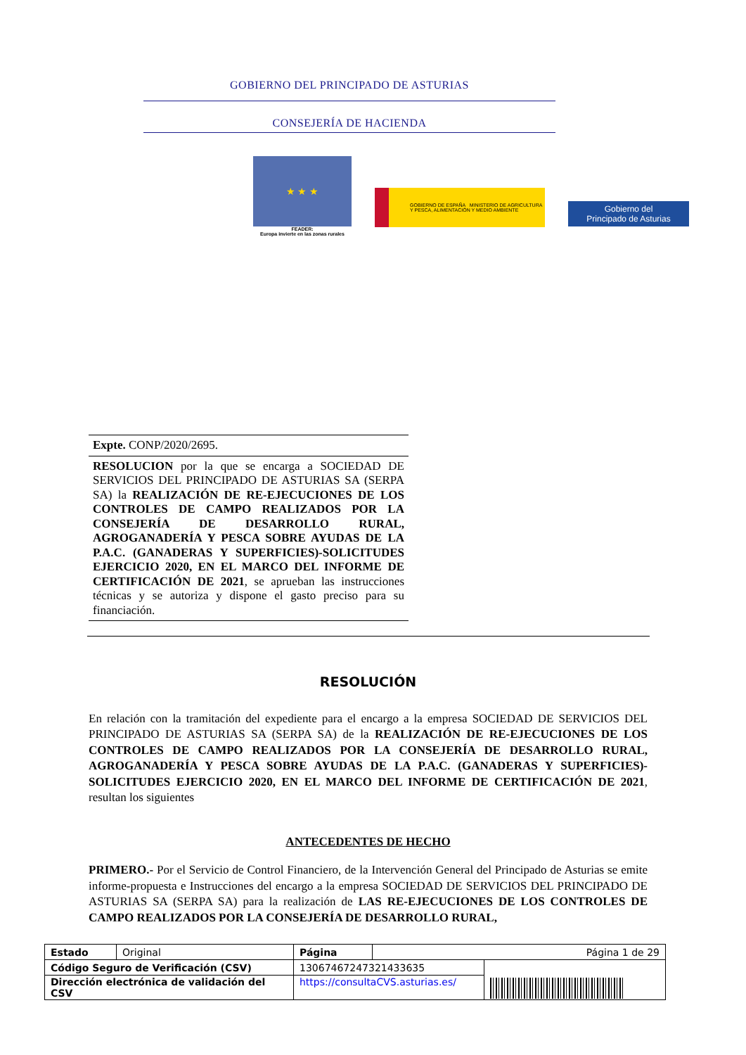GOBIERNO DEL PRINCIPADO DE ASTURIAS
CONSEJERÍA DE HACIENDA
★ ★ ★
FEADER:
Europa invierte en las zonas rurales
GOBIERNO DE ESPAÑA MINISTERIO DE AGRICULTURA Y PESCA, ALIMENTACIÓN Y MEDIO AMBIENTE
Gobierno del
Principado de Asturias
Expte. CONP/2020/2695.
RESOLUCION por la que se encarga a SOCIEDAD DE SERVICIOS DEL PRINCIPADO DE ASTURIAS SA (SERPA SA) la REALIZACIÓN DE RE-EJECUCIONES DE LOS CONTROLES DE CAMPO REALIZADOS POR LA CONSEJERÍA DE DESARROLLO RURAL, AGROGANADERÍA Y PESCA SOBRE AYUDAS DE LA P.A.C. (GANADERAS Y SUPERFICIES)-SOLICITUDES EJERCICIO 2020, EN EL MARCO DEL INFORME DE CERTIFICACIÓN DE 2021, se aprueban las instrucciones técnicas y se autoriza y dispone el gasto preciso para su financiación.
RESOLUCIÓN
En relación con la tramitación del expediente para el encargo a la empresa SOCIEDAD DE SERVICIOS DEL PRINCIPADO DE ASTURIAS SA (SERPA SA) de la REALIZACIÓN DE RE-EJECUCIONES DE LOS CONTROLES DE CAMPO REALIZADOS POR LA CONSEJERÍA DE DESARROLLO RURAL, AGROGANADERÍA Y PESCA SOBRE AYUDAS DE LA P.A.C. (GANADERAS Y SUPERFICIES)-SOLICITUDES EJERCICIO 2020, EN EL MARCO DEL INFORME DE CERTIFICACIÓN DE 2021, resultan los siguientes
ANTECEDENTES DE HECHO
PRIMERO.- Por el Servicio de Control Financiero, de la Intervención General del Principado de Asturias se emite informe-propuesta e Instrucciones del encargo a la empresa SOCIEDAD DE SERVICIOS DEL PRINCIPADO DE ASTURIAS SA (SERPA SA) para la realización de LAS RE-EJECUCIONES DE LOS CONTROLES DE CAMPO REALIZADOS POR LA CONSEJERÍA DE DESARROLLO RURAL,
| Estado | Original | Página | Página 1 de 29 | |
| Código Seguro de Verificación (CSV) | | 13067467247321433635 | | |
| Dirección electrónica de validación del CSV | | https://consultaCVS.asturias.es/ | | |